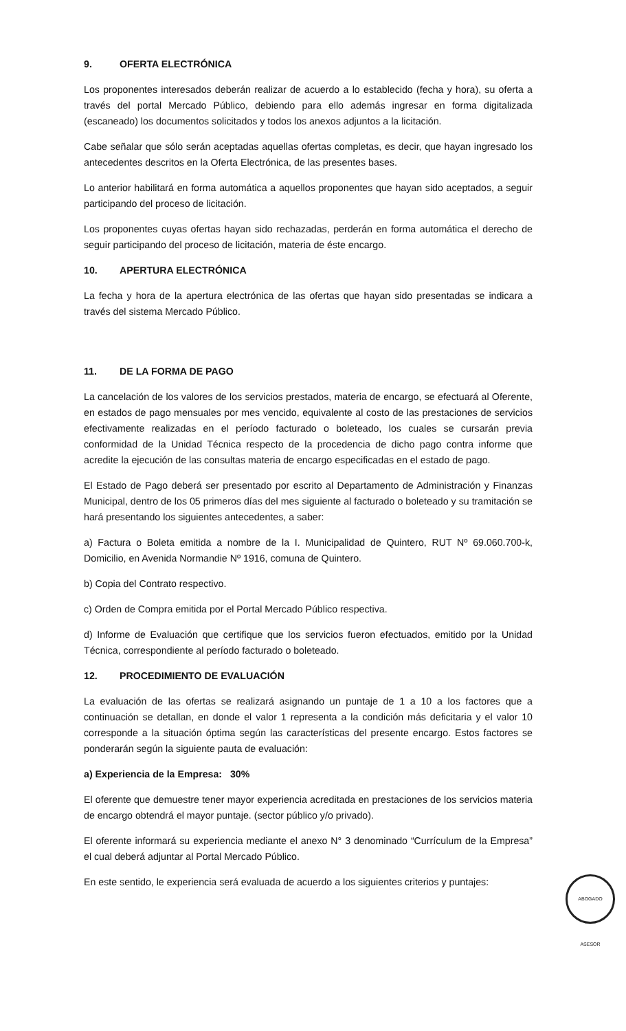9. OFERTA ELECTRÓNICA
Los proponentes interesados deberán realizar de acuerdo a lo establecido (fecha y hora), su oferta a través del portal Mercado Público, debiendo para ello además ingresar en forma digitalizada (escaneado) los documentos solicitados y todos los anexos adjuntos a la licitación.
Cabe señalar que sólo serán aceptadas aquellas ofertas completas, es decir, que hayan ingresado los antecedentes descritos en la Oferta Electrónica, de las presentes bases.
Lo anterior habilitará en forma automática a aquellos proponentes que hayan sido aceptados, a seguir participando del proceso de licitación.
Los proponentes cuyas ofertas hayan sido rechazadas, perderán en forma automática el derecho de seguir participando del proceso de licitación, materia de éste encargo.
10. APERTURA ELECTRÓNICA
La fecha y hora de la apertura electrónica de las ofertas que hayan sido presentadas se indicara a través del sistema Mercado Público.
11. DE LA FORMA DE PAGO
La cancelación de los valores de los servicios prestados, materia de encargo, se efectuará al Oferente, en estados de pago mensuales por mes vencido, equivalente al costo de las prestaciones de servicios efectivamente realizadas en el período facturado o boleteado, los cuales se cursarán previa conformidad de la Unidad Técnica respecto de la procedencia de dicho pago contra informe que acredite la ejecución de las consultas materia de encargo especificadas en el estado de pago.
El Estado de Pago deberá ser presentado por escrito al Departamento de Administración y Finanzas Municipal, dentro de los 05 primeros días del mes siguiente al facturado o boleteado y su tramitación se hará presentando los siguientes antecedentes, a saber:
a) Factura o Boleta emitida a nombre de la I. Municipalidad de Quintero, RUT Nº 69.060.700-k, Domicilio, en Avenida Normandie Nº 1916, comuna de Quintero.
b) Copia del Contrato respectivo.
c) Orden de Compra emitida por el Portal Mercado Público respectiva.
d) Informe de Evaluación que certifique que los servicios fueron efectuados, emitido por la Unidad Técnica, correspondiente al período facturado o boleteado.
12. PROCEDIMIENTO DE EVALUACIÓN
La evaluación de las ofertas se realizará asignando un puntaje de 1 a 10 a los factores que a continuación se detallan, en donde el valor 1 representa a la condición más deficitaria y el valor 10 corresponde a la situación óptima según las características del presente encargo. Estos factores se ponderarán según la siguiente pauta de evaluación:
a) Experiencia de la Empresa: 30%
El oferente que demuestre tener mayor experiencia acreditada en prestaciones de los servicios materia de encargo obtendrá el mayor puntaje. (sector público y/o privado).
El oferente informará su experiencia mediante el anexo N° 3 denominado “Currículum de la Empresa” el cual deberá adjuntar al Portal Mercado Público.
ABOGADO ASESOR
En este sentido, le experiencia será evaluada de acuerdo a los siguientes criterios y puntajes: